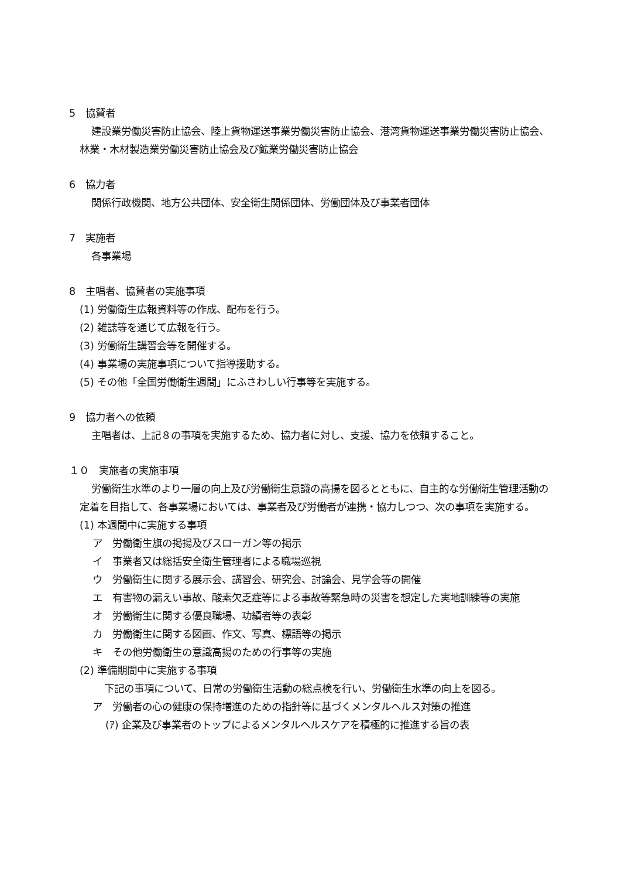5　協賛者
建設業労働災害防止協会、陸上貨物運送事業労働災害防止協会、港湾貨物運送事業労働災害防止協会、林業・木材製造業労働災害防止協会及び鉱業労働災害防止協会
6　協力者
関係行政機関、地方公共団体、安全衛生関係団体、労働団体及び事業者団体
7　実施者
各事業場
8　主唱者、協賛者の実施事項
(1) 労働衛生広報資料等の作成、配布を行う。
(2) 雑誌等を通じて広報を行う。
(3) 労働衛生講習会等を開催する。
(4) 事業場の実施事項について指導援助する。
(5) その他「全国労働衛生週間」にふさわしい行事等を実施する。
9　協力者への依頼
主唱者は、上記８の事項を実施するため、協力者に対し、支援、協力を依頼すること。
１０　実施者の実施事項
労働衛生水準のより一層の向上及び労働衛生意識の高揚を図るとともに、自主的な労働衛生管理活動の定着を目指して、各事業場においては、事業者及び労働者が連携・協力しつつ、次の事項を実施する。
(1) 本週間中に実施する事項
ア　労働衛生旗の掲揚及びスローガン等の掲示
イ　事業者又は総括安全衛生管理者による職場巡視
ウ　労働衛生に関する展示会、講習会、研究会、討論会、見学会等の開催
エ　有害物の漏えい事故、酸素欠乏症等による事故等緊急時の災害を想定した実地訓練等の実施
オ　労働衛生に関する優良職場、功績者等の表彰
カ　労働衛生に関する図画、作文、写真、標語等の掲示
キ　その他労働衛生の意識高揚のための行事等の実施
(2) 準備期間中に実施する事項
下記の事項について、日常の労働衛生活動の総点検を行い、労働衛生水準の向上を図る。
ア　労働者の心の健康の保持増進のための指針等に基づくメンタルヘルス対策の推進
(ｱ) 企業及び事業者のトップによるメンタルヘルスケアを積極的に推進する旨の表